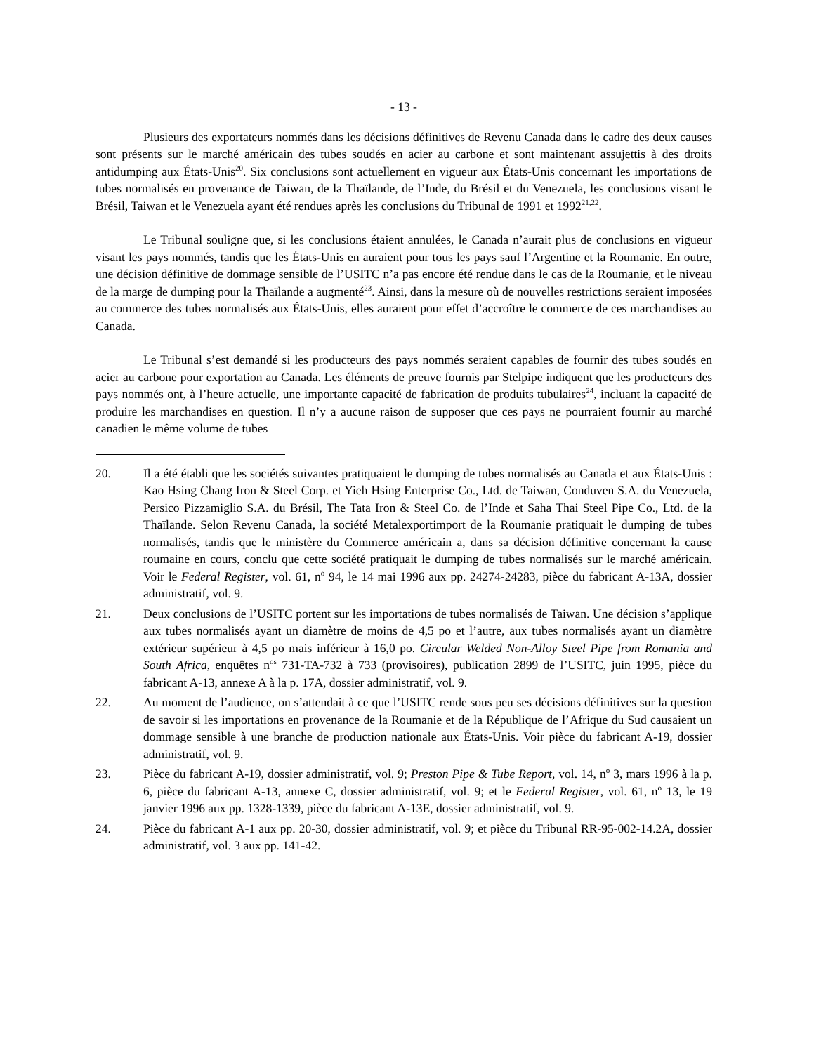- 13 -
Plusieurs des exportateurs nommés dans les décisions définitives de Revenu Canada dans le cadre des deux causes sont présents sur le marché américain des tubes soudés en acier au carbone et sont maintenant assujettis à des droits antidumping aux États-Unis<sup>20</sup>. Six conclusions sont actuellement en vigueur aux États-Unis concernant les importations de tubes normalisés en provenance de Taiwan, de la Thaïlande, de l’Inde, du Brésil et du Venezuela, les conclusions visant le Brésil, Taiwan et le Venezuela ayant été rendues après les conclusions du Tribunal de 1991 et 1992<sup>21,22</sup>.
Le Tribunal souligne que, si les conclusions étaient annulées, le Canada n’aurait plus de conclusions en vigueur visant les pays nommés, tandis que les États-Unis en auraient pour tous les pays sauf l’Argentine et la Roumanie. En outre, une décision définitive de dommage sensible de l’USITC n’a pas encore été rendue dans le cas de la Roumanie, et le niveau de la marge de dumping pour la Thaïlande a augmenté<sup>23</sup>. Ainsi, dans la mesure où de nouvelles restrictions seraient imposées au commerce des tubes normalisés aux États-Unis, elles auraient pour effet d’accroître le commerce de ces marchandises au Canada.
Le Tribunal s’est demandé si les producteurs des pays nommés seraient capables de fournir des tubes soudés en acier au carbone pour exportation au Canada. Les éléments de preuve fournis par Stelpipe indiquent que les producteurs des pays nommés ont, à l’heure actuelle, une importante capacité de fabrication de produits tubulaires<sup>24</sup>, incluant la capacité de produire les marchandises en question. Il n’y a aucune raison de supposer que ces pays ne pourraient fournir au marché canadien le même volume de tubes
20. Il a été établi que les sociétés suivantes pratiquaient le dumping de tubes normalisés au Canada et aux États-Unis : Kao Hsing Chang Iron & Steel Corp. et Yieh Hsing Enterprise Co., Ltd. de Taiwan, Conduven S.A. du Venezuela, Persico Pizzamiglio S.A. du Brésil, The Tata Iron & Steel Co. de l’Inde et Saha Thai Steel Pipe Co., Ltd. de la Thaïlande. Selon Revenu Canada, la société Metalexportimport de la Roumanie pratiquait le dumping de tubes normalisés, tandis que le ministère du Commerce américain a, dans sa décision définitive concernant la cause roumaine en cours, conclu que cette société pratiquait le dumping de tubes normalisés sur le marché américain. Voir le Federal Register, vol. 61, n<sup>o</sup> 94, le 14 mai 1996 aux pp. 24274-24283, pièce du fabricant A-13A, dossier administratif, vol. 9.
21. Deux conclusions de l’USITC portent sur les importations de tubes normalisés de Taiwan. Une décision s’applique aux tubes normalisés ayant un diamètre de moins de 4,5 po et l’autre, aux tubes normalisés ayant un diamètre extérieur supérieur à 4,5 po mais inférieur à 16,0 po. Circular Welded Non-Alloy Steel Pipe from Romania and South Africa, enquêtes n<sup>os</sup> 731-TA-732 à 733 (provisoires), publication 2899 de l’USITC, juin 1995, pièce du fabricant A-13, annexe A à la p. 17A, dossier administratif, vol. 9.
22. Au moment de l’audience, on s’attendait à ce que l’USITC rende sous peu ses décisions définitives sur la question de savoir si les importations en provenance de la Roumanie et de la République de l’Afrique du Sud causaient un dommage sensible à une branche de production nationale aux États-Unis. Voir pièce du fabricant A-19, dossier administratif, vol. 9.
23. Pièce du fabricant A-19, dossier administratif, vol. 9; Preston Pipe & Tube Report, vol. 14, n<sup>o</sup> 3, mars 1996 à la p. 6, pièce du fabricant A-13, annexe C, dossier administratif, vol. 9; et le Federal Register, vol. 61, n<sup>o</sup> 13, le 19 janvier 1996 aux pp. 1328-1339, pièce du fabricant A-13E, dossier administratif, vol. 9.
24. Pièce du fabricant A-1 aux pp. 20-30, dossier administratif, vol. 9; et pièce du Tribunal RR-95-002-14.2A, dossier administratif, vol. 3 aux pp. 141-42.